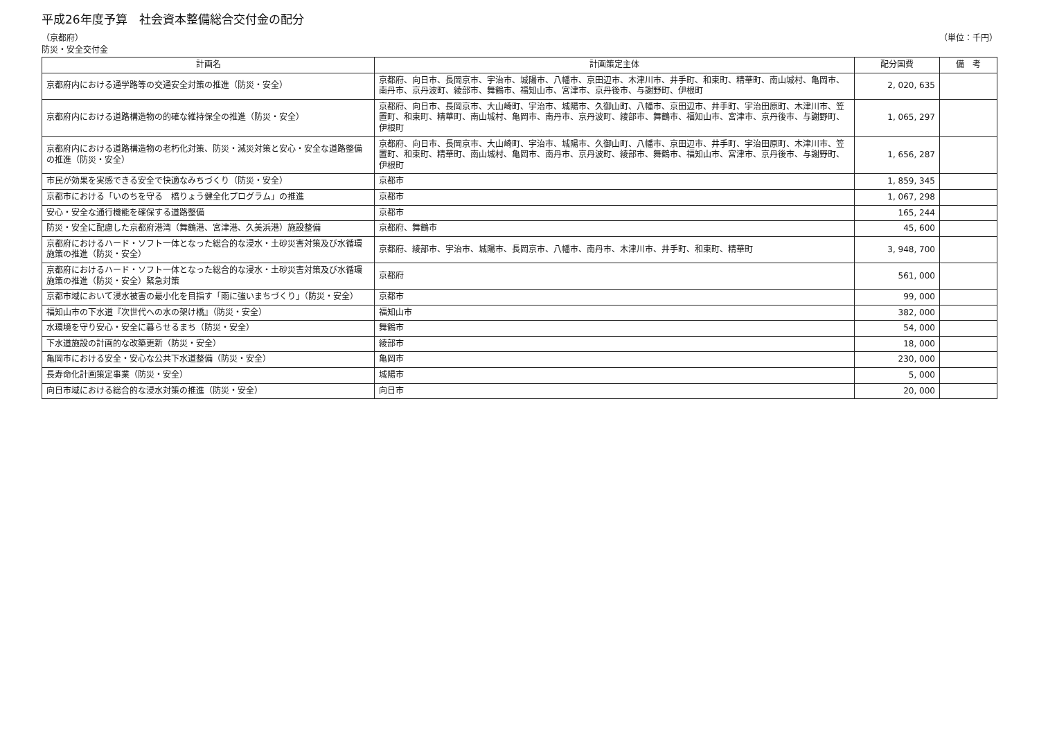平成26年度予算　社会資本整備総合交付金の配分
（京都府）
防災・安全交付金
（単位：千円）
| 計画名 | 計画策定主体 | 配分国費 | 備 考 |
| --- | --- | --- | --- |
| 京都府内における通学路等の交通安全対策の推進（防災・安全） | 京都府、向日市、長岡京市、宇治市、城陽市、八幡市、京田辺市、木津川市、井手町、和束町、精華町、南山城村、亀岡市、南丹市、京丹波町、綾部市、舞鶴市、福知山市、宮津市、京丹後市、与謝野町、伊根町 | 2, 020, 635 | |
| 京都府内における道路構造物の的確な維持保全の推進（防災・安全） | 京都府、向日市、長岡京市、大山崎町、宇治市、城陽市、久御山町、八幡市、京田辺市、井手町、宇治田原町、木津川市、笠置町、和束町、精華町、南山城村、亀岡市、南丹市、京丹波町、綾部市、舞鶴市、福知山市、宮津市、京丹後市、与謝野町、伊根町 | 1, 065, 297 | |
| 京都府内における道路構造物の老朽化対策、防災・減災対策と安心・安全な道路整備の推進（防災・安全） | 京都府、向日市、長岡京市、大山崎町、宇治市、城陽市、久御山町、八幡市、京田辺市、井手町、宇治田原町、木津川市、笠置町、和束町、精華町、南山城村、亀岡市、南丹市、京丹波町、綾部市、舞鶴市、福知山市、宮津市、京丹後市、与謝野町、伊根町 | 1, 656, 287 | |
| 市民が効果を実感できる安全で快適なみちづくり（防災・安全） | 京都市 | 1, 859, 345 | |
| 京都市における「いのちを守る 橋りょう健全化プログラム」の推進 | 京都市 | 1, 067, 298 | |
| 安心・安全な通行機能を確保する道路整備 | 京都市 | 165, 244 | |
| 防災・安全に配慮した京都府港湾（舞鶴港、宮津港、久美浜港）施設整備 | 京都府、舞鶴市 | 45, 600 | |
| 京都府におけるハード・ソフト一体となった総合的な浸水・土砂災害対策及び水循環施策の推進（防災・安全） | 京都府、綾部市、宇治市、城陽市、長岡京市、八幡市、南丹市、木津川市、井手町、和束町、精華町 | 3, 948, 700 | |
| 京都府におけるハード・ソフト一体となった総合的な浸水・土砂災害対策及び水循環施策の推進（防災・安全）緊急対策 | 京都府 | 561, 000 | |
| 京都市域において浸水被害の最小化を目指す「雨に強いまちづくり」（防災・安全） | 京都市 | 99, 000 | |
| 福知山市の下水道『次世代への水の架け橋』（防災・安全） | 福知山市 | 382, 000 | |
| 水環境を守り安心・安全に暮らせるまち（防災・安全） | 舞鶴市 | 54, 000 | |
| 下水道施設の計画的な改築更新（防災・安全） | 綾部市 | 18, 000 | |
| 亀岡市における安全・安心な公共下水道整備（防災・安全） | 亀岡市 | 230, 000 | |
| 長寿命化計画策定事業（防災・安全） | 城陽市 | 5, 000 | |
| 向日市域における総合的な浸水対策の推進（防災・安全） | 向日市 | 20, 000 | |